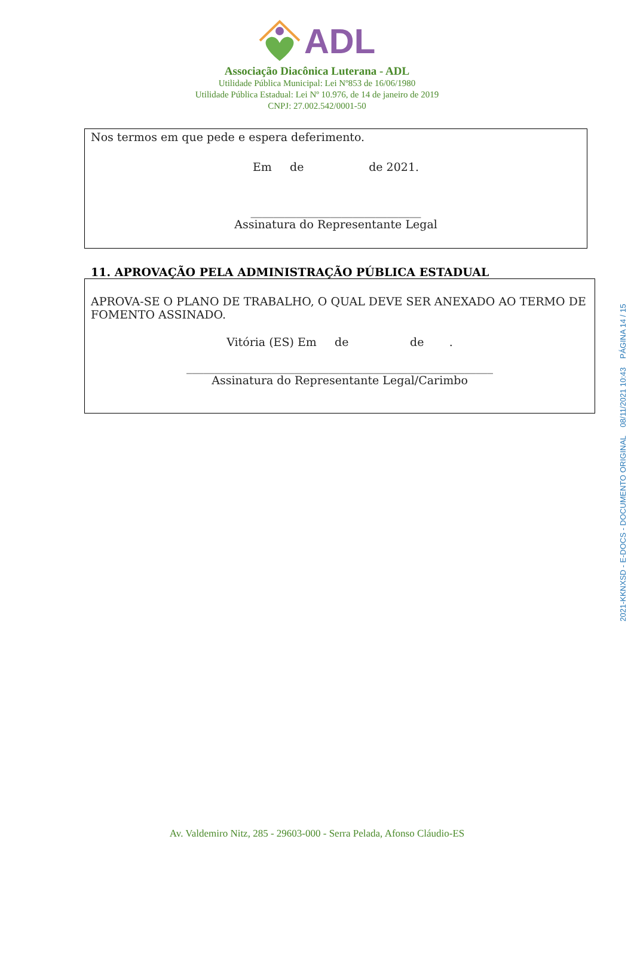ADL
Associação Diacônica Luterana - ADL
Utilidade Pública Municipal: Lei Nº853 de 16/06/1980
Utilidade Pública Estadual: Lei Nº 10.976, de 14 de janeiro de 2019
CNPJ: 27.002.542/0001-50
Nos termos em que pede e espera deferimento.
Em de de 2021.
______________________________
Assinatura do Representante Legal
11. APROVAÇÃO PELA ADMINISTRAÇÃO PÚBLICA ESTADUAL
APROVA-SE O PLANO DE TRABALHO, O QUAL DEVE SER ANEXADO AO TERMO DE FOMENTO ASSINADO.
Vitória (ES) Em de de .
______________________________________________________
Assinatura do Representante Legal/Carimbo
Av. Valdemiro Nitz, 285 - 29603-000 - Serra Pelada, Afonso Cláudio-ES
2021-KKNXSD - E-DOCS - DOCUMENTO ORIGINAL 08/11/2021 10:43 PÁGINA 14 / 15